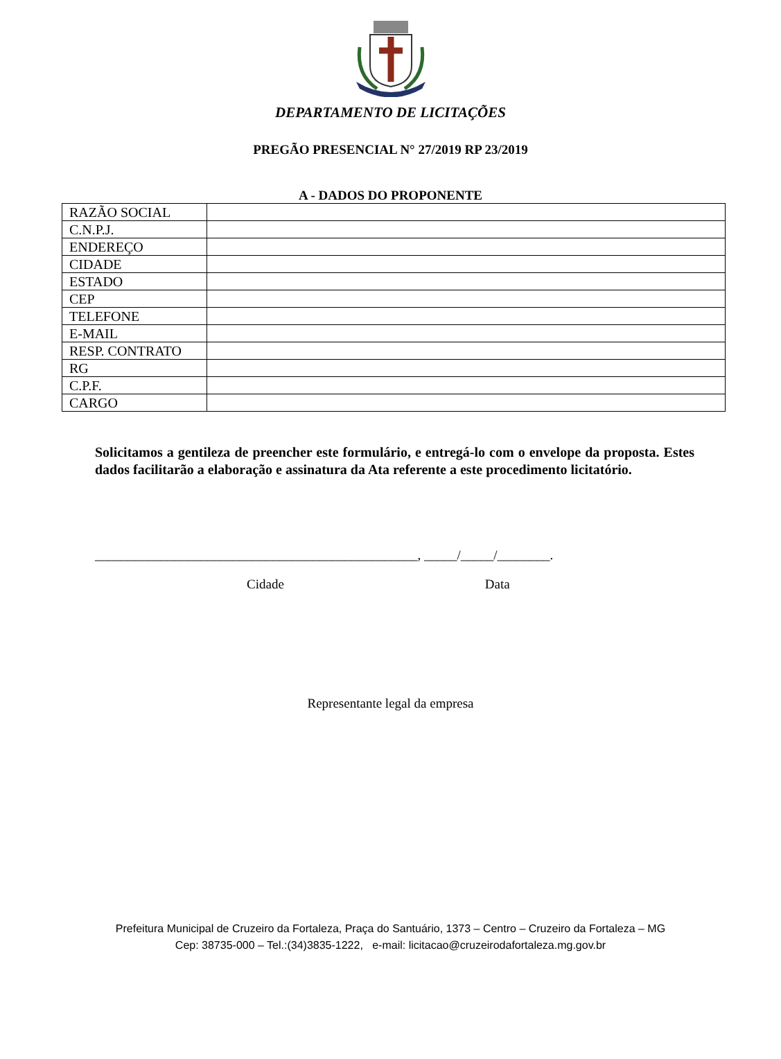DEPARTAMENTO DE LICITAÇÕES
PREGÃO PRESENCIAL N° 27/2019 RP 23/2019
A - DADOS DO PROPONENTE
| RAZÃO SOCIAL | |
| C.N.P.J. | |
| ENDEREÇO | |
| CIDADE | |
| ESTADO | |
| CEP | |
| TELEFONE | |
| E-MAIL | |
| RESP. CONTRATO | |
| RG | |
| C.P.F. | |
| CARGO | |
Solicitamos a gentileza de preencher este formulário, e entregá-lo com o envelope da proposta. Estes dados facilitarão a elaboração e assinatura da Ata referente a este procedimento licitatório.
_________________________________________________, _____/_____/________.
Cidade Data
Representante legal da empresa
Prefeitura Municipal de Cruzeiro da Fortaleza, Praça do Santuário, 1373 – Centro – Cruzeiro da Fortaleza – MG
Cep: 38735-000 – Tel.:(34)3835-1222, e-mail: licitacao@cruzeirodafortaleza.mg.gov.br